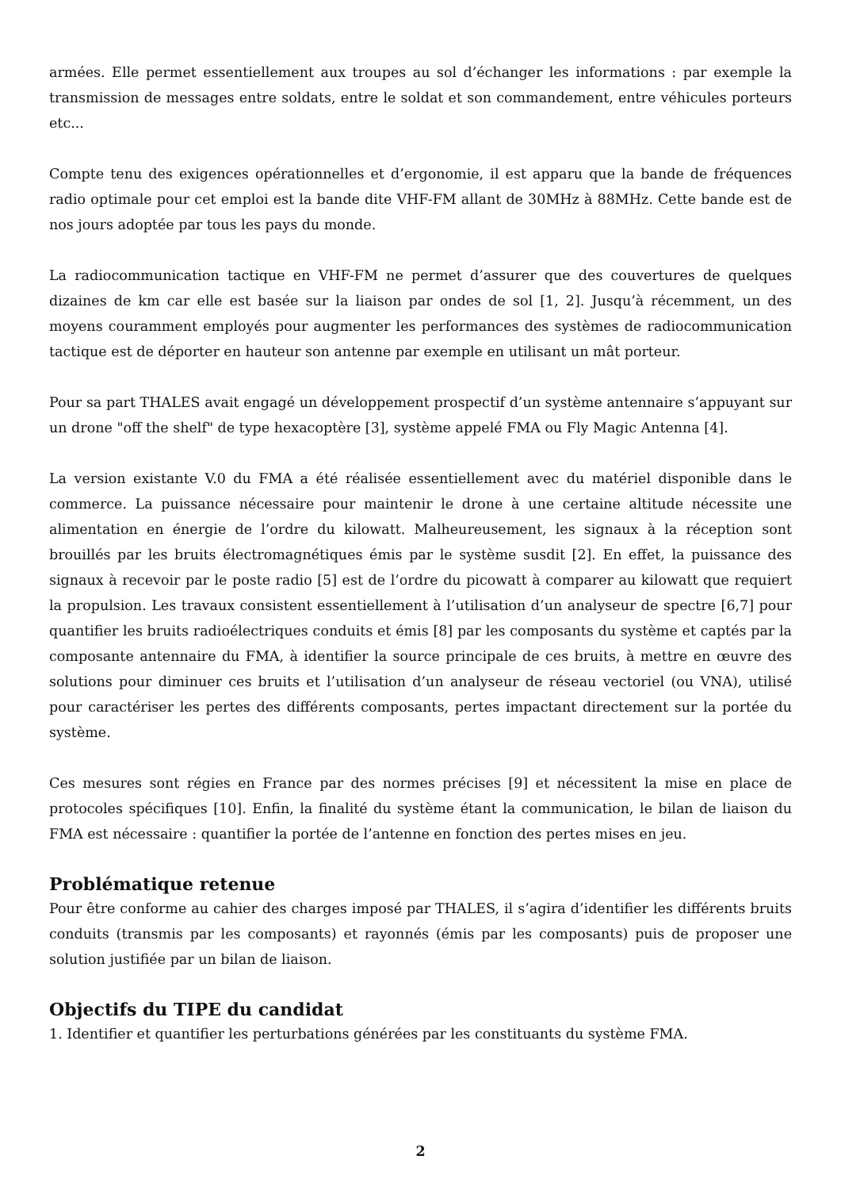armées. Elle permet essentiellement aux troupes au sol d’échanger les informations : par exemple la transmission de messages entre soldats, entre le soldat et son commandement, entre véhicules porteurs etc...
Compte tenu des exigences opérationnelles et d’ergonomie, il est apparu que la bande de fréquences radio optimale pour cet emploi est la bande dite VHF-FM allant de 30MHz à 88MHz. Cette bande est de nos jours adoptée par tous les pays du monde.
La radiocommunication tactique en VHF-FM ne permet d’assurer que des couvertures de quelques dizaines de km car elle est basée sur la liaison par ondes de sol [1, 2]. Jusqu’à récemment, un des moyens couramment employés pour augmenter les performances des systèmes de radiocommunication tactique est de déporter en hauteur son antenne par exemple en utilisant un mât porteur.
Pour sa part THALES avait engagé un développement prospectif d’un système antennaire s’appuyant sur un drone "off the shelf" de type hexacoptère [3], système appelé FMA ou Fly Magic Antenna [4].
La version existante V.0 du FMA a été réalisée essentiellement avec du matériel disponible dans le commerce. La puissance nécessaire pour maintenir le drone à une certaine altitude nécessite une alimentation en énergie de l’ordre du kilowatt. Malheureusement, les signaux à la réception sont brouillés par les bruits électromagnétiques émis par le système susdit [2]. En effet, la puissance des signaux à recevoir par le poste radio [5] est de l’ordre du picowatt à comparer au kilowatt que requiert la propulsion. Les travaux consistent essentiellement à l’utilisation d’un analyseur de spectre [6,7] pour quantifier les bruits radioélectriques conduits et émis [8] par les composants du système et captés par la composante antennaire du FMA, à identifier la source principale de ces bruits, à mettre en œuvre des solutions pour diminuer ces bruits et l’utilisation d’un analyseur de réseau vectoriel (ou VNA), utilisé pour caractériser les pertes des différents composants, pertes impactant directement sur la portée du système.
Ces mesures sont régies en France par des normes précises [9] et nécessitent la mise en place de protocoles spécifiques [10]. Enfin, la finalité du système étant la communication, le bilan de liaison du FMA est nécessaire : quantifier la portée de l’antenne en fonction des pertes mises en jeu.
Problématique retenue
Pour être conforme au cahier des charges imposé par THALES, il s’agira d’identifier les différents bruits conduits (transmis par les composants) et rayonnés (émis par les composants) puis de proposer une solution justifiée par un bilan de liaison.
Objectifs du TIPE du candidat
1. Identifier et quantifier les perturbations générées par les constituants du système FMA.
2